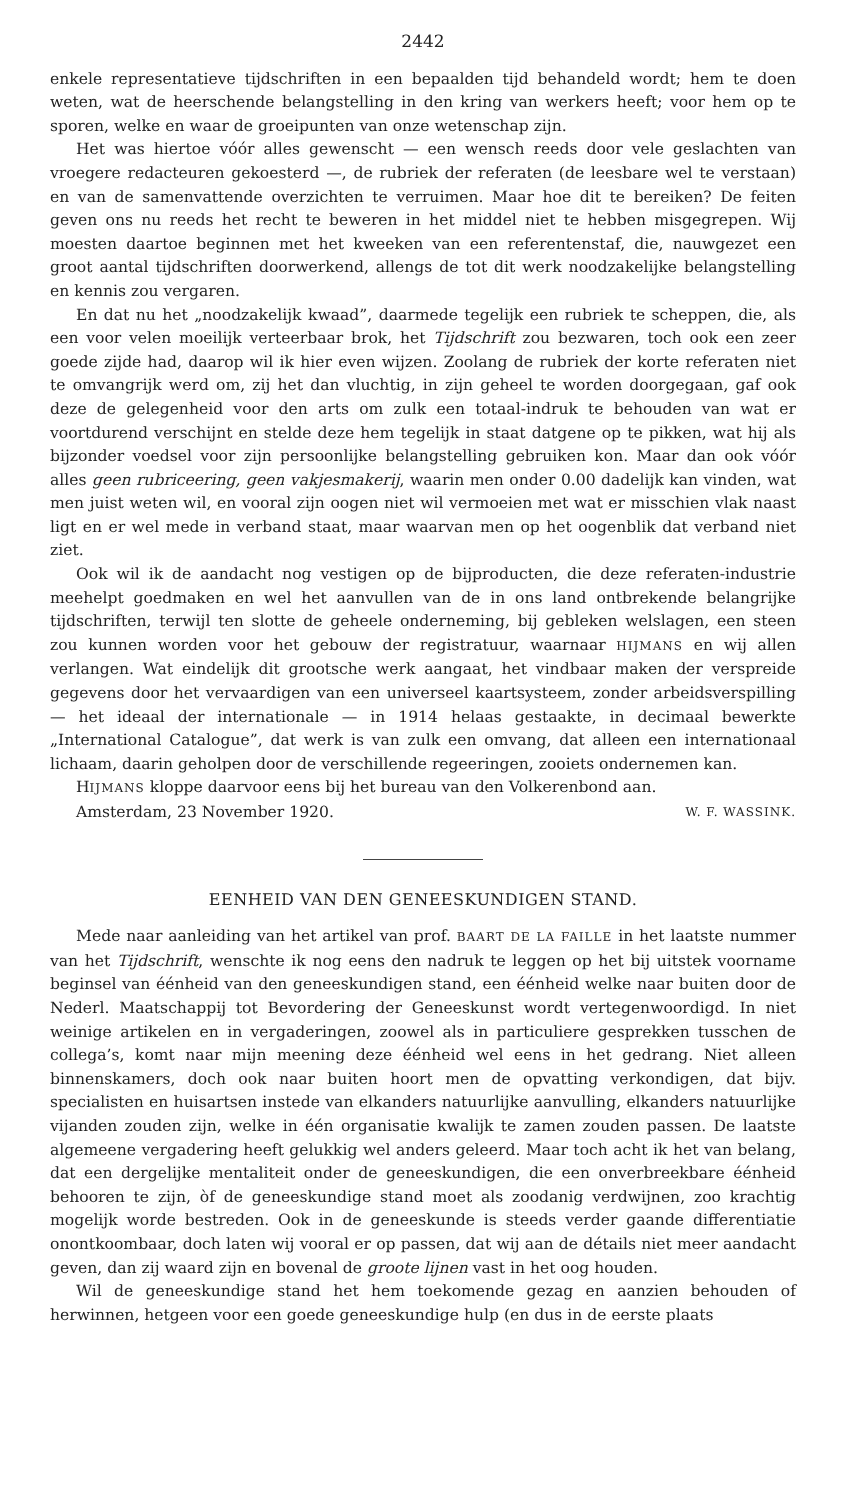2442
enkele representatieve tijdschriften in een bepaalden tijd behandeld wordt; hem te doen weten, wat de heerschende belangstelling in den kring van werkers heeft; voor hem op te sporen, welke en waar de groeipunten van onze wetenschap zijn.
Het was hiertoe vóór alles gewenscht — een wensch reeds door vele geslachten van vroegere redacteuren gekoesterd —, de rubriek der referaten (de leesbare wel te verstaan) en van de samenvattende overzichten te verruimen. Maar hoe dit te bereiken? De feiten geven ons nu reeds het recht te beweren in het middel niet te hebben misgegrepen. Wij moesten daartoe beginnen met het kweeken van een referentenstaf, die, nauwgezet een groot aantal tijdschriften doorwerkend, allengs de tot dit werk noodzakelijke belangstelling en kennis zou vergaren.
En dat nu het „noodzakelijk kwaad”, daarmede tegelijk een rubriek te scheppen, die, als een voor velen moeilijk verteerbaar brok, het Tijdschrift zou bezwaren, toch ook een zeer goede zijde had, daarop wil ik hier even wijzen. Zoolang de rubriek der korte referaten niet te omvangrijk werd om, zij het dan vluchtig, in zijn geheel te worden doorgegaan, gaf ook deze de gelegenheid voor den arts om zulk een totaal-indruk te behouden van wat er voortdurend verschijnt en stelde deze hem tegelijk in staat datgene op te pikken, wat hij als bijzonder voedsel voor zijn persoonlijke belangstelling gebruiken kon. Maar dan ook vóór alles geen rubriceering, geen vakjesmakerij, waarin men onder 0.00 dadelijk kan vinden, wat men juist weten wil, en vooral zijn oogen niet wil vermoeien met wat er misschien vlak naast ligt en er wel mede in verband staat, maar waarvan men op het oogenblik dat verband niet ziet.
Ook wil ik de aandacht nog vestigen op de bijproducten, die deze referaten-industrie meehelpt goedmaken en wel het aanvullen van de in ons land ontbrekende belangrijke tijdschriften, terwijl ten slotte de geheele onderneming, bij gebleken welslagen, een steen zou kunnen worden voor het gebouw der registratuur, waarnaar HIJMANS en wij allen verlangen. Wat eindelijk dit grootsche werk aangaat, het vindbaar maken der verspreide gegevens door het vervaardigen van een universeel kaartsysteem, zonder arbeidsverspilling — het ideaal der internationale — in 1914 helaas gestaakte, in decimaal bewerkte „International Catalogue”, dat werk is van zulk een omvang, dat alleen een internationaal lichaam, daarin geholpen door de verschillende regeeringen, zooiets ondernemen kan.
HIJMANS kloppe daarvoor eens bij het bureau van den Volkerenbond aan.
Amsterdam, 23 November 1920. W. F. WASSINK.
EENHEID VAN DEN GENEESKUNDIGEN STAND.
Mede naar aanleiding van het artikel van prof. BAART DE LA FAILLE in het laatste nummer van het Tijdschrift, wenschte ik nog eens den nadruk te leggen op het bij uitstek voorname beginsel van éénheid van den geneeskundigen stand, een éénheid welke naar buiten door de Nederl. Maatschappij tot Bevordering der Geneeskunst wordt vertegenwoordigd. In niet weinige artikelen en in vergaderingen, zoowel als in particuliere gesprekken tusschen de collega’s, komt naar mijn meening deze éénheid wel eens in het gedrang. Niet alleen binnenskamers, doch ook naar buiten hoort men de opvatting verkondigen, dat bijv. specialisten en huisartsen instede van elkanders natuurlijke aanvulling, elkanders natuurlijke vijanden zouden zijn, welke in één organisatie kwalijk te zamen zouden passen. De laatste algemeene vergadering heeft gelukkig wel anders geleerd. Maar toch acht ik het van belang, dat een dergelijke mentaliteit onder de geneeskundigen, die een onverbreekbare éénheid behooren te zijn, òf de geneeskundige stand moet als zoodanig verdwijnen, zoo krachtig mogelijk worde bestreden. Ook in de geneeskunde is steeds verder gaande differentiatie onontkoombaar, doch laten wij vooral er op passen, dat wij aan de détails niet meer aandacht geven, dan zij waard zijn en bovenal de groote lijnen vast in het oog houden.
Wil de geneeskundige stand het hem toekomende gezag en aanzien behouden of herwinnen, hetgeen voor een goede geneeskundige hulp (en dus in de eerste plaats